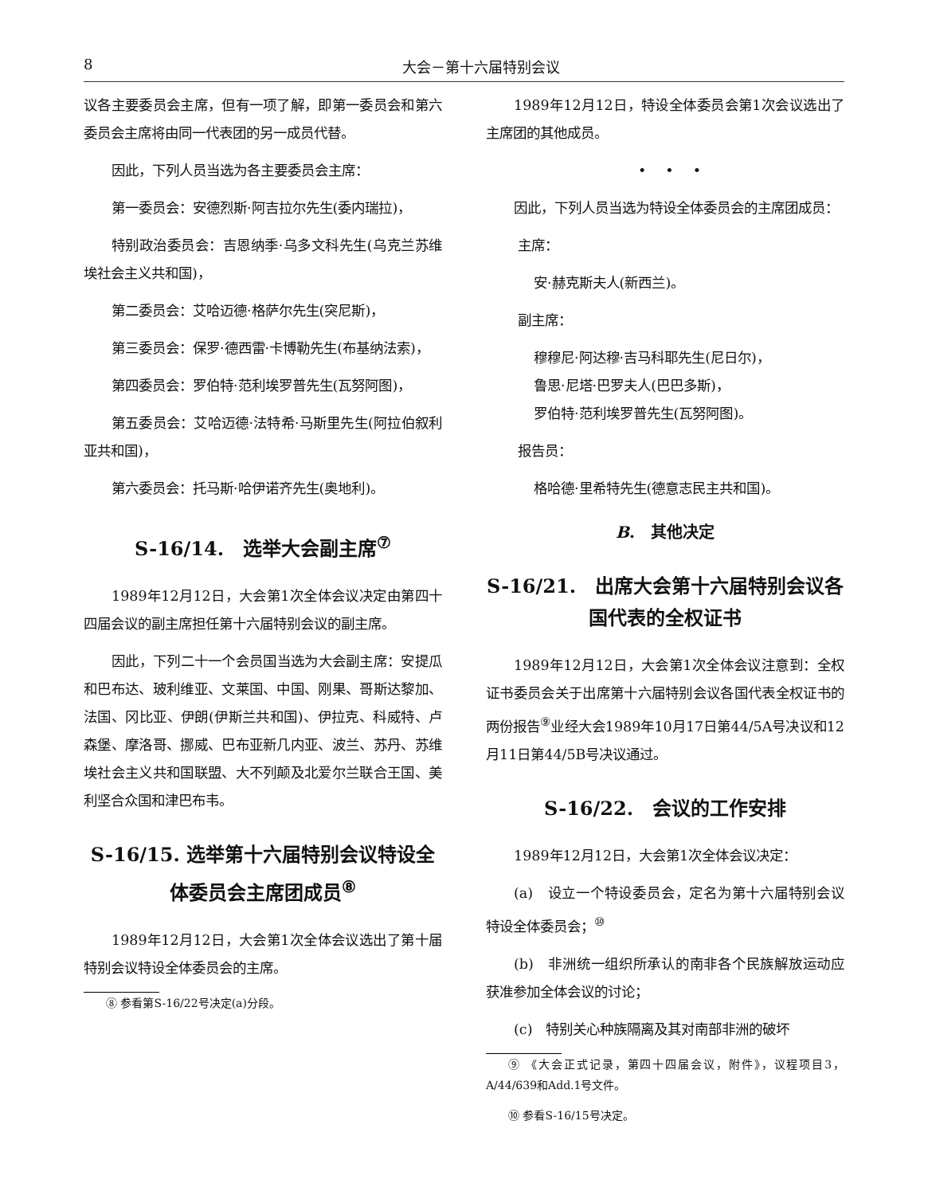8 大会－第十六届特别会议
议各主要委员会主席，但有一项了解，即第一委员会和第六委员会主席将由同一代表团的另一成员代替。
因此，下列人员当选为各主要委员会主席：
第一委员会：安德烈斯·阿吉拉尔先生(委内瑞拉)，
特别政治委员会：吉恩纳季·乌多文科先生(乌克兰苏维埃社会主义共和国)，
第二委员会：艾哈迈德·格萨尔先生(突尼斯)，
第三委员会：保罗·德西雷·卡博勒先生(布基纳法索)，
第四委员会：罗伯特·范利埃罗普先生(瓦努阿图)，
第五委员会：艾哈迈德·法特希·马斯里先生(阿拉伯叙利亚共和国)，
第六委员会：托马斯·哈伊诺齐先生(奥地利)。
S-16/14.　选举大会副主席<sup>⑦</sup>
1989年12月12日，大会第1次全体会议决定由第四十四届会议的副主席担任第十六届特别会议的副主席。
因此，下列二十一个会员国当选为大会副主席：安提瓜和巴布达、玻利维亚、文莱国、中国、刚果、哥斯达黎加、法国、冈比亚、伊朗(伊斯兰共和国)、伊拉克、科威特、卢森堡、摩洛哥、挪威、巴布亚新几内亚、波兰、苏丹、苏维埃社会主义共和国联盟、大不列颠及北爱尔兰联合王国、美利坚合众国和津巴布韦。
S-16/15. 选举第十六届特别会议特设全体委员会主席团成员<sup>⑧</sup>
1989年12月12日，大会第1次全体会议选出了第十届特别会议特设全体委员会的主席。
⑧ 参看第S-16/22号决定(a)分段。
1989年12月12日，特设全体委员会第1次会议选出了主席团的其他成员。
•••
因此，下列人员当选为特设全体委员会的主席团成员：
主席：
安·赫克斯夫人(新西兰)。
副主席：
穆穆尼·阿达穆·吉马科耶先生(尼日尔)，
鲁思·尼塔·巴罗夫人(巴巴多斯)，
罗伯特·范利埃罗普先生(瓦努阿图)。
报告员：
格哈德·里希特先生(德意志民主共和国)。
B.　其他决定
S-16/21.　出席大会第十六届特别会议各国代表的全权证书
1989年12月12日，大会第1次全体会议注意到：全权证书委员会关于出席第十六届特别会议各国代表全权证书的两份报告<sup>⑨</sup>业经大会1989年10月17日第44/5A号决议和12月11日第44/5B号决议通过。
S-16/22.　会议的工作安排
1989年12月12日，大会第1次全体会议决定：
(a)　设立一个特设委员会，定名为第十六届特别会议特设全体委员会；<sup>⑩</sup>
(b)　非洲统一组织所承认的南非各个民族解放运动应获准参加全体会议的讨论；
(c)　特别关心种族隔离及其对南部非洲的破坏
⑨ 《大会正式记录，第四十四届会议，附件》，议程项目3，A/44/639和Add.1号文件。
⑩ 参看S-16/15号决定。